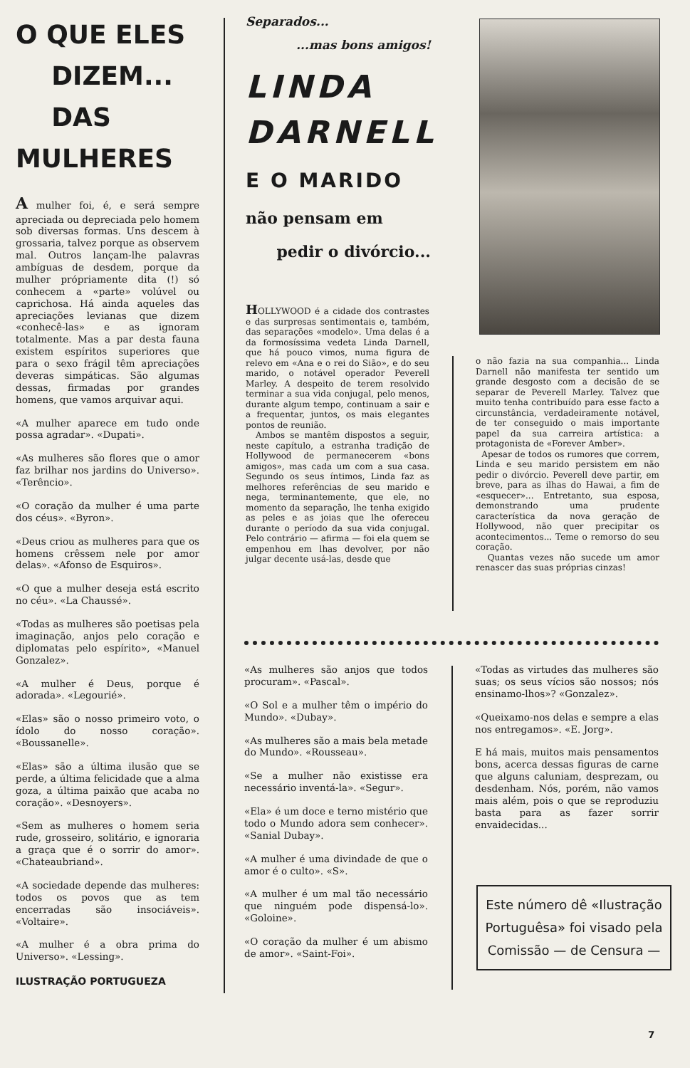O QUE ELES
DIZEM...
DAS MULHERES
A mulher foi, é, e será sempre apreciada ou depreciada pelo homem sob diversas formas. Uns descem à grossaria, talvez porque as observem mal. Outros lançam-lhe palavras ambíguas de desdem, porque da mulher própriamente dita (!) só conhecem a «parte» volúvel ou caprichosa. Há ainda aqueles das apreciações levianas que dizem «conhecê-las» e as ignoram totalmente. Mas a par desta fauna existem espíritos superiores que para o sexo frágil têm apreciações deveras simpáticas. São algumas dessas, firmadas por grandes homens, que vamos arquivar aqui.
«A mulher aparece em tudo onde possa agradar». «Dupati».
«As mulheres são flores que o amor faz brilhar nos jardins do Universo». «Terêncio».
«O coração da mulher é uma parte dos céus». «Byron».
«Deus criou as mulheres para que os homens crêssem nele por amor delas». «Afonso de Esquiros».
«O que a mulher deseja está escrito no céu». «La Chaussé».
«Todas as mulheres são poetisas pela imaginação, anjos pelo coração e diplomatas pelo espírito», «Manuel Gonzalez».
«A mulher é Deus, porque é adorada». «Legourié».
«Elas» são o nosso primeiro voto, o ídolo do nosso coração». «Boussanelle».
«Elas» são a última ilusão que se perde, a última felicidade que a alma goza, a última paixão que acaba no coração». «Desnoyers».
«Sem as mulheres o homem seria rude, grosseiro, solitário, e ignoraria a graça que é o sorrir do amor». «Chateaubriand».
«A sociedade depende das mulheres: todos os povos que as tem encerradas são insociáveis». «Voltaire».
«A mulher é a obra prima do Universo». «Lessing».
ILUSTRAÇÃO PORTUGUEZA
Separados...
...mas bons amigos!
LINDA
DARNELL
E O MARIDO
não pensam em
pedir o divórcio...
HOLLYWOOD é a cidade dos contrastes e das surpresas sentimentais e, também, das separações «modelo». Uma delas é a da formosíssima vedeta Linda Darnell, que há pouco vimos, numa figura de relevo em «Ana e o rei do Sião», e do seu marido, o notável operador Peverell Marley. A despeito de terem resolvido terminar a sua vida conjugal, pelo menos, durante algum tempo, continuam a sair e a frequentar, juntos, os mais elegantes pontos de reunião.
Ambos se mantêm dispostos a seguir, neste capítulo, a estranha tradição de Hollywood de permanecerem «bons amigos», mas cada um com a sua casa. Segundo os seus íntimos, Linda faz as melhores referências de seu marido e nega, terminantemente, que ele, no momento da separação, lhe tenha exigido as peles e as joias que lhe ofereceu durante o período da sua vida conjugal. Pelo contrário — afirma — foi ela quem se empenhou em lhas devolver, por não julgar decente usá-las, desde que
o não fazia na sua companhia... Linda Darnell não manifesta ter sentido um grande desgosto com a decisão de se separar de Peverell Marley. Talvez que muito tenha contribuído para esse facto a circunstância, verdadeiramente notável, de ter conseguido o mais importante papel da sua carreira artística: a protagonista de «Forever Amber».
Apesar de todos os rumores que correm, Linda e seu marido persistem em não pedir o divórcio. Peverell deve partir, em breve, para as ilhas do Hawai, a fim de «esquecer»... Entretanto, sua esposa, demonstrando uma prudente característica da nova geração de Hollywood, não quer precipitar os acontecimentos... Teme o remorso do seu coração.
Quantas vezes não sucede um amor renascer das suas próprias cinzas!
«As mulheres são anjos que todos procuram». «Pascal».
«O Sol e a mulher têm o império do Mundo». «Dubay».
«As mulheres são a mais bela metade do Mundo». «Rousseau».
«Se a mulher não existisse era necessário inventá-la». «Segur».
«Ela» é um doce e terno mistério que todo o Mundo adora sem conhecer». «Sanial Dubay».
«A mulher é uma divindade de que o amor é o culto». «S».
«A mulher é um mal tão necessário que ninguém pode dispensá-lo». «Goloine».
«O coração da mulher é um abismo de amor». «Saint-Foi».
«Todas as virtudes das mulheres são suas; os seus vícios são nossos; nós ensinamo-lhos»? «Gonzalez».
«Queixamo-nos delas e sempre a elas nos entregamos». «E. Jorg».
E há mais, muitos mais pensamentos bons, acerca dessas figuras de carne que alguns caluniam, desprezam, ou desdenham. Nós, porém, não vamos mais além, pois o que se reproduziu basta para as fazer sorrir envaidecidas...
Este número dê «Ilustração Portuguêsa» foi visado pela Comissão — de Censura —
7